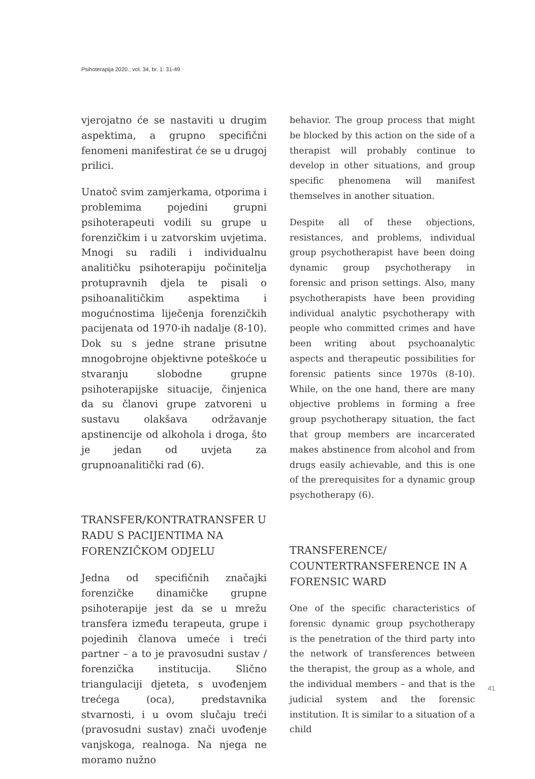Psihoterapija 2020.; vol. 34, br. 1: 31-49
vjerojatno će se nastaviti u drugim aspektima, a grupno specifični fenomeni manifestirat će se u drugoj prilici.
Unatoč svim zamjerkama, otporima i problemima pojedini grupni psihoterapeuti vodili su grupe u forenzičkim i u zatvorskim uvjetima. Mnogi su radili i individualnu analitičku psihoterapiju počinitelja protupravnih djela te pisali o psihoanalitičkim aspektima i mogućnostima liječenja forenzičkih pacijenata od 1970-ih nadalje (8-10). Dok su s jedne strane prisutne mnogobrojne objektivne poteškoće u stvaranju slobodne grupne psihoterapijske situacije, činjenica da su članovi grupe zatvoreni u sustavu olakšava održavanje apstinencije od alkohola i droga, što je jedan od uvjeta za grupnoanalitički rad (6).
TRANSFER/KONTRATRANSFER U RADU S PACIJENTIMA NA FORENZIČKOM ODJELU
Jedna od specifičnih značajki forenzičke dinamičke grupne psihoterapije jest da se u mrežu transfera između terapeuta, grupe i pojedinih članova umeće i treći partner – a to je pravosudni sustav / forenzička institucija. Slično triangulaciji djeteta, s uvođenjem trećega (oca), predstavnika stvarnosti, i u ovom slučaju treći (pravosudni sustav) znači uvođenje vanjskoga, realnoga. Na njega ne moramo nužno
behavior. The group process that might be blocked by this action on the side of a therapist will probably continue to develop in other situations, and group specific phenomena will manifest themselves in another situation.
Despite all of these objections, resistances, and problems, individual group psychotherapist have been doing dynamic group psychotherapy in forensic and prison settings. Also, many psychotherapists have been providing individual analytic psychotherapy with people who committed crimes and have been writing about psychoanalytic aspects and therapeutic possibilities for forensic patients since 1970s (8-10). While, on the one hand, there are many objective problems in forming a free group psychotherapy situation, the fact that group members are incarcerated makes abstinence from alcohol and from drugs easily achievable, and this is one of the prerequisites for a dynamic group psychotherapy (6).
TRANSFERENCE/ COUNTERTRANSFERENCE IN A FORENSIC WARD
One of the specific characteristics of forensic dynamic group psychotherapy is the penetration of the third party into the network of transferences between the therapist, the group as a whole, and the individual members – and that is the judicial system and the forensic institution. It is similar to a situation of a child
41